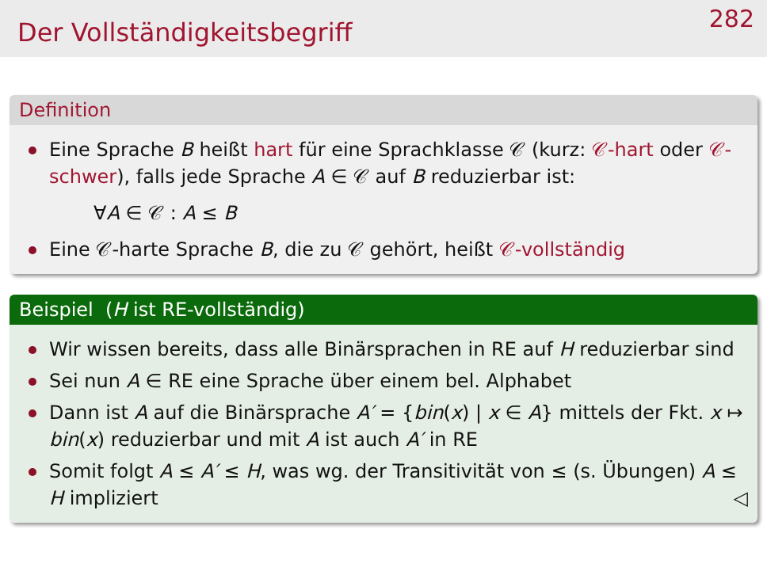Der Vollständigkeitsbegriff
282
Definition
Eine Sprache B heißt hart für eine Sprachklasse 𝒞 (kurz: 𝒞-hart oder 𝒞-schwer), falls jede Sprache A ∈ 𝒞 auf B reduzierbar ist:
∀A ∈ 𝒞 : A ≤ B
Eine 𝒞-harte Sprache B, die zu 𝒞 gehört, heißt 𝒞-vollständig
Beispiel (H ist RE-vollständig)
Wir wissen bereits, dass alle Binärsprachen in RE auf H reduzierbar sind
Sei nun A ∈ RE eine Sprache über einem bel. Alphabet
Dann ist A auf die Binärsprache A′ = {bin(x) | x ∈ A} mittels der Fkt. x ↦ bin(x) reduzierbar und mit A ist auch A′ in RE
Somit folgt A ≤ A′ ≤ H, was wg. der Transitivität von ≤ (s. Übungen) A ≤ H impliziert ◁